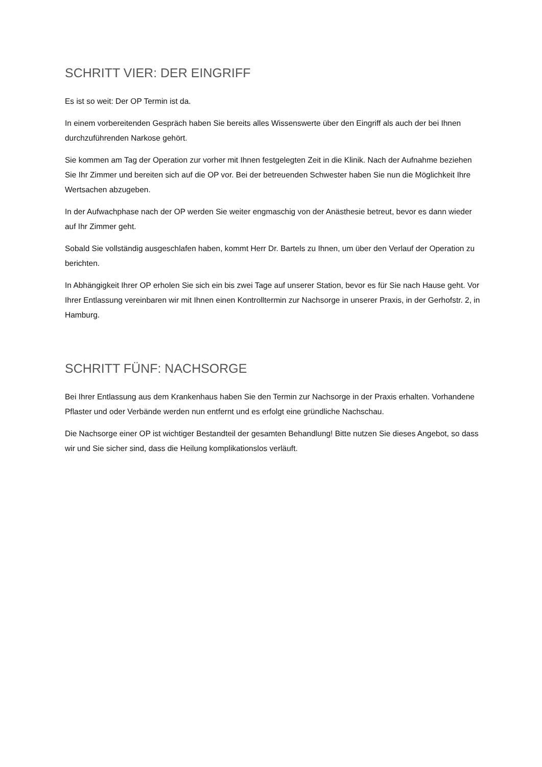SCHRITT VIER: DER EINGRIFF
Es ist so weit: Der OP Termin ist da.
In einem vorbereitenden Gespräch haben Sie bereits alles Wissenswerte über den Eingriff als auch der bei Ihnen durchzuführenden Narkose gehört.
Sie kommen am Tag der Operation zur vorher mit Ihnen festgelegten Zeit in die Klinik. Nach der Aufnahme beziehen Sie Ihr Zimmer und bereiten sich auf die OP vor. Bei der betreuenden Schwester haben Sie nun die Möglichkeit Ihre Wertsachen abzugeben.
In der Aufwachphase nach der OP werden Sie weiter engmaschig von der Anästhesie betreut, bevor es dann wieder auf Ihr Zimmer geht.
Sobald Sie vollständig ausgeschlafen haben, kommt Herr Dr. Bartels zu Ihnen, um über den Verlauf der Operation zu berichten.
In Abhängigkeit Ihrer OP erholen Sie sich ein bis zwei Tage auf unserer Station, bevor es für Sie nach Hause geht. Vor Ihrer Entlassung vereinbaren wir mit Ihnen einen Kontrolltermin zur Nachsorge in unserer Praxis, in der Gerhofstr. 2, in Hamburg.
SCHRITT FÜNF: NACHSORGE
Bei Ihrer Entlassung aus dem Krankenhaus haben Sie den Termin zur Nachsorge in der Praxis erhalten. Vorhandene Pflaster und oder Verbände werden nun entfernt und es erfolgt eine gründliche Nachschau.
Die Nachsorge einer OP ist wichtiger Bestandteil der gesamten Behandlung! Bitte nutzen Sie dieses Angebot, so dass wir und Sie sicher sind, dass die Heilung komplikationslos verläuft.